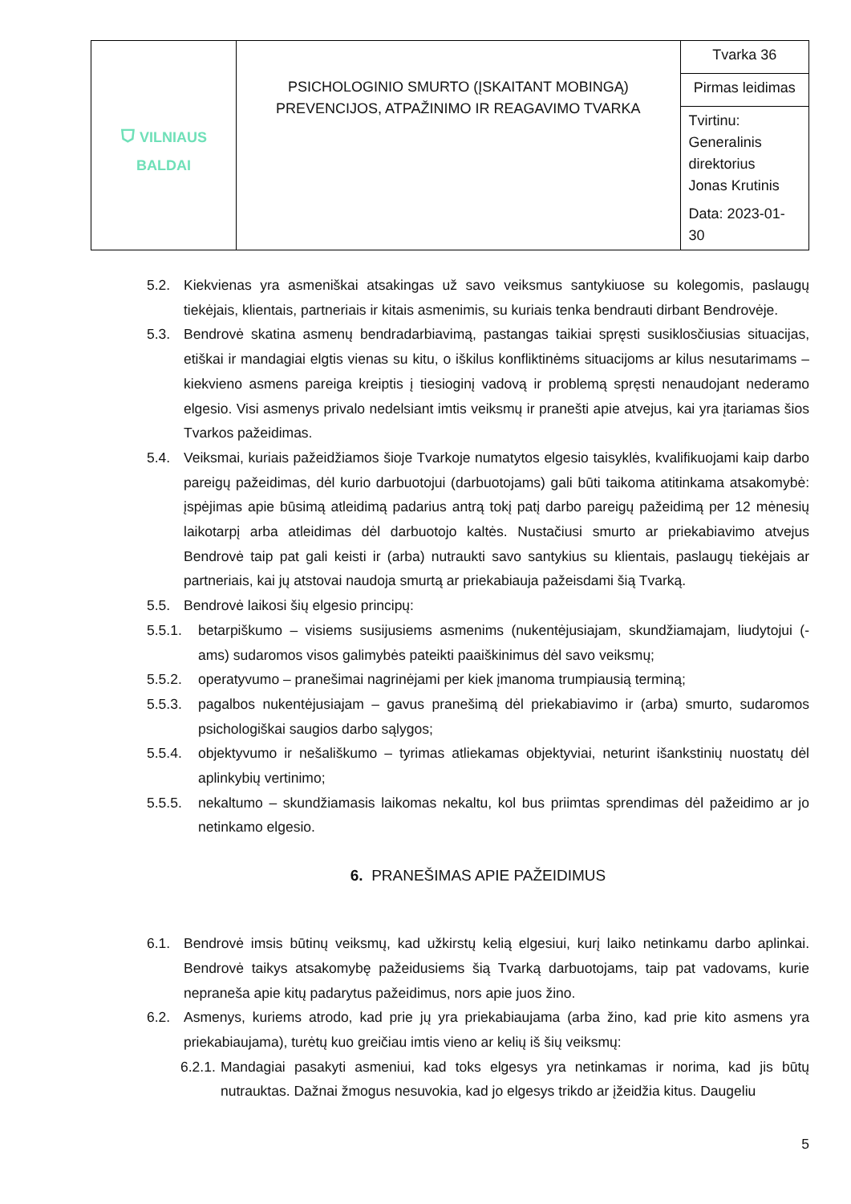| ⛉ VILNIAUS BALDAI | PSICHOLOGINIO SMURTO (ĮSKAITANT MOBINGĄ) PREVENCIJOS, ATPAŽINIMO IR REAGAVIMO TVARKA | Tvarka 36 |
| | | Pirmas leidimas |
| | | Tvirtinu: Generalinis direktorius Jonas Krutinis Data: 2023-01-30 |
5.2. Kiekvienas yra asmeniškai atsakingas už savo veiksmus santykiuose su kolegomis, paslaugų tiekėjais, klientais, partneriais ir kitais asmenimis, su kuriais tenka bendrauti dirbant Bendrovėje.
5.3. Bendrovė skatina asmenų bendradarbiavimą, pastangas taikiai spręsti susiklosčiusias situacijas, etiškai ir mandagiai elgtis vienas su kitu, o iškilus konfliktinėms situacijoms ar kilus nesutarimams – kiekvieno asmens pareiga kreiptis į tiesioginį vadovą ir problemą spręsti nenaudojant nederamo elgesio. Visi asmenys privalo nedelsiant imtis veiksmų ir pranešti apie atvejus, kai yra įtariamas šios Tvarkos pažeidimas.
5.4. Veiksmai, kuriais pažeidžiamos šioje Tvarkoje numatytos elgesio taisyklės, kvalifikuojami kaip darbo pareigų pažeidimas, dėl kurio darbuotojui (darbuotojams) gali būti taikoma atitinkama atsakomybė: įspėjimas apie būsimą atleidimą padarius antrą tokį patį darbo pareigų pažeidimą per 12 mėnesių laikotarpį arba atleidimas dėl darbuotojo kaltės. Nustačiusi smurto ar priekabiavimo atvejus Bendrovė taip pat gali keisti ir (arba) nutraukti savo santykius su klientais, paslaugų tiekėjais ar partneriais, kai jų atstovai naudoja smurtą ar priekabiauja pažeisdami šią Tvarką.
5.5. Bendrovė laikosi šių elgesio principų:
5.5.1. betarpiškumo – visiems susijusiems asmenims (nukentėjusiajam, skundžiamajam, liudytojui (-ams) sudaromos visos galimybės pateikti paaiškinimus dėl savo veiksmų;
5.5.2. operatyvumo – pranešimai nagrinėjami per kiek įmanoma trumpiausią terminą;
5.5.3. pagalbos nukentėjusiajam – gavus pranešimą dėl priekabiavimo ir (arba) smurto, sudaromos psichologiškai saugios darbo sąlygos;
5.5.4. objektyvumo ir nešališkumo – tyrimas atliekamas objektyviai, neturint išankstinių nuostatų dėl aplinkybių vertinimo;
5.5.5. nekaltumo – skundžiamasis laikomas nekaltu, kol bus priimtas sprendimas dėl pažeidimo ar jo netinkamo elgesio.
6. PRANEŠIMAS APIE PAŽEIDIMUS
6.1. Bendrovė imsis būtinų veiksmų, kad užkirstų kelią elgesiui, kurį laiko netinkamu darbo aplinkai. Bendrovė taikys atsakomybę pažeidusiems šią Tvarką darbuotojams, taip pat vadovams, kurie nepraneša apie kitų padarytus pažeidimus, nors apie juos žino.
6.2. Asmenys, kuriems atrodo, kad prie jų yra priekabiaujama (arba žino, kad prie kito asmens yra priekabiaujama), turėtų kuo greičiau imtis vieno ar kelių iš šių veiksmų:
6.2.1. Mandagiai pasakyti asmeniui, kad toks elgesys yra netinkamas ir norima, kad jis būtų nutrauktas. Dažnai žmogus nesuvokia, kad jo elgesys trikdo ar įžeidžia kitus. Daugeliu
5